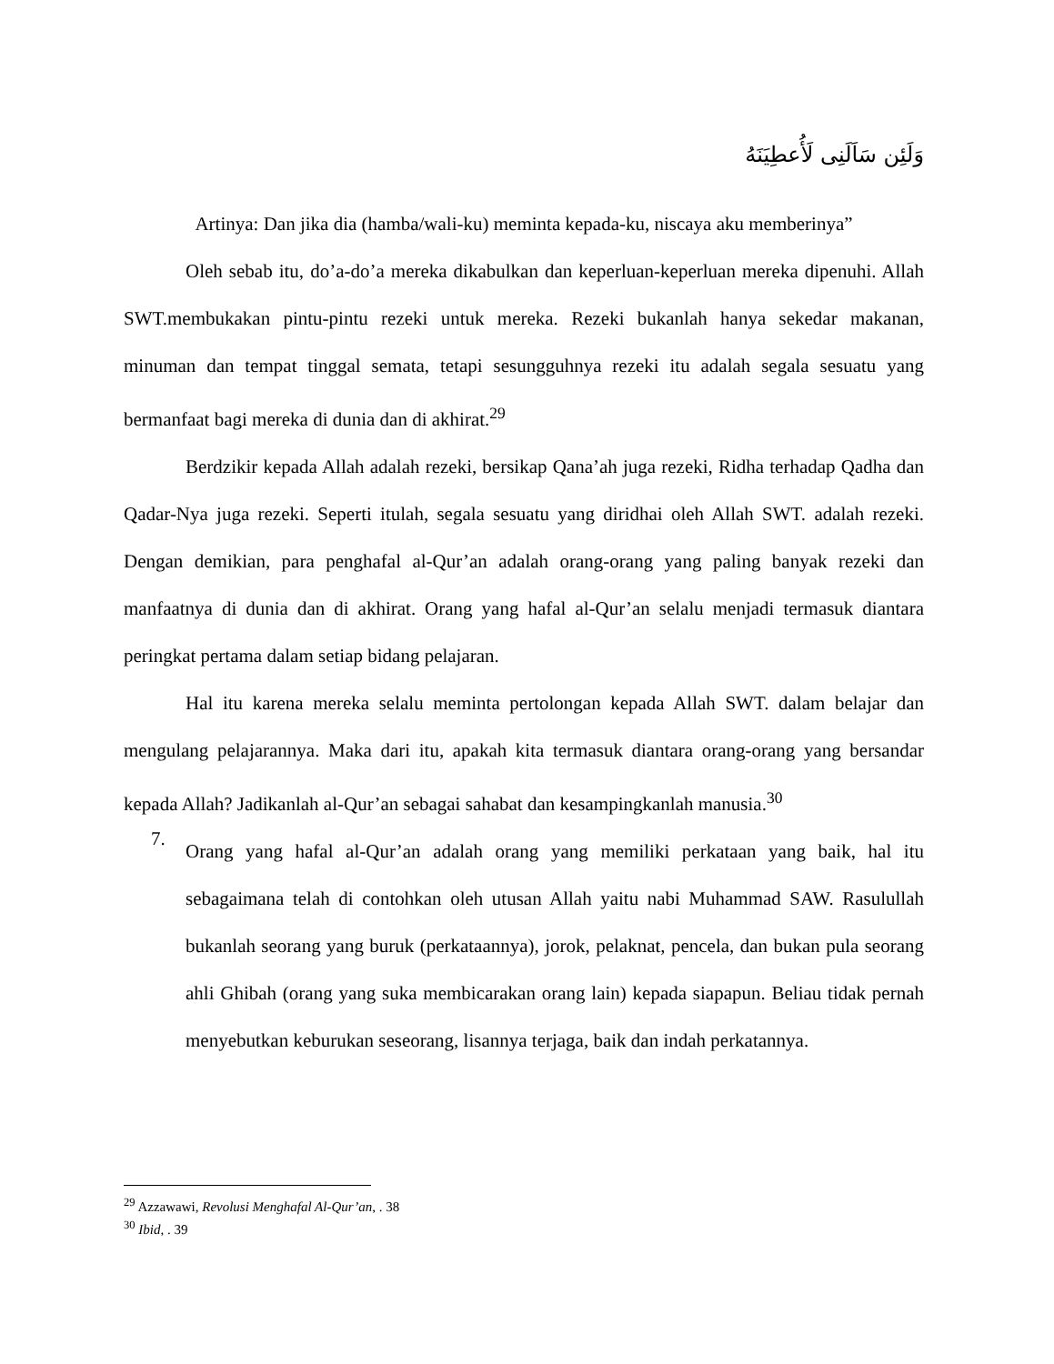وَلَئِن سَاَلَنِى لَأُعطِيَنَهُ
Artinya: Dan jika dia (hamba/wali-ku) meminta kepada-ku, niscaya aku memberinya”
Oleh sebab itu, do’a-do’a mereka dikabulkan dan keperluan-keperluan mereka dipenuhi. Allah SWT.membukakan pintu-pintu rezeki untuk mereka. Rezeki bukanlah hanya sekedar makanan, minuman dan tempat tinggal semata, tetapi sesungguhnya rezeki itu adalah segala sesuatu yang bermanfaat bagi mereka di dunia dan di akhirat.<sup>29</sup>
Berdzikir kepada Allah adalah rezeki, bersikap Qana’ah juga rezeki, Ridha terhadap Qadha dan Qadar-Nya juga rezeki. Seperti itulah, segala sesuatu yang diridhai oleh Allah SWT. adalah rezeki. Dengan demikian, para penghafal al-Qur’an adalah orang-orang yang paling banyak rezeki dan manfaatnya di dunia dan di akhirat. Orang yang hafal al-Qur’an selalu menjadi termasuk diantara peringkat pertama dalam setiap bidang pelajaran.
Hal itu karena mereka selalu meminta pertolongan kepada Allah SWT. dalam belajar dan mengulang pelajarannya. Maka dari itu, apakah kita termasuk diantara orang-orang yang bersandar kepada Allah? Jadikanlah al-Qur’an sebagai sahabat dan kesampingkanlah manusia.<sup>30</sup>
7.
Orang yang hafal al-Qur’an adalah orang yang memiliki perkataan yang baik, hal itu sebagaimana telah di contohkan oleh utusan Allah yaitu nabi Muhammad SAW. Rasulullah bukanlah seorang yang buruk (perkataannya), jorok, pelaknat, pencela, dan bukan pula seorang ahli Ghibah (orang yang suka membicarakan orang lain) kepada siapapun. Beliau tidak pernah menyebutkan keburukan seseorang, lisannya terjaga, baik dan indah perkatannya.
<sup>29</sup> Azzawawi, Revolusi Menghafal Al-Qur’an, . 38
<sup>30</sup> Ibid, . 39